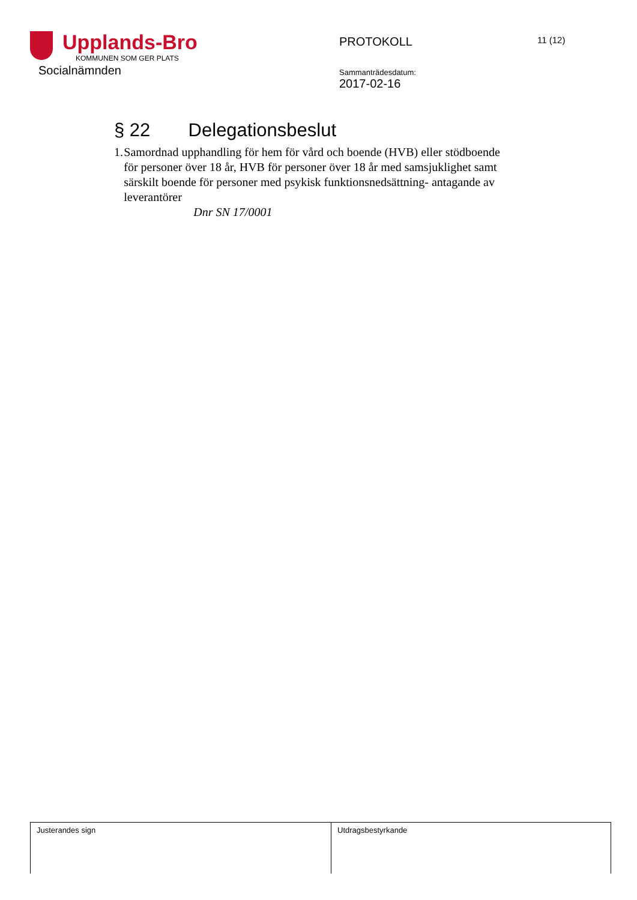Upplands-Bro
KOMMUNEN SOM GER PLATS
Socialnämnden
PROTOKOLL
Sammanträdesdatum:
2017-02-16
11 (12)
§ 22 Delegationsbeslut
1. Samordnad upphandling för hem för vård och boende (HVB) eller stödboende för personer över 18 år, HVB för personer över 18 år med samsjuklighet samt särskilt boende för personer med psykisk funktionsnedsättning- antagande av leverantörer
Dnr SN 17/0001
| Justerandes sign | Utdragsbestyrkande |